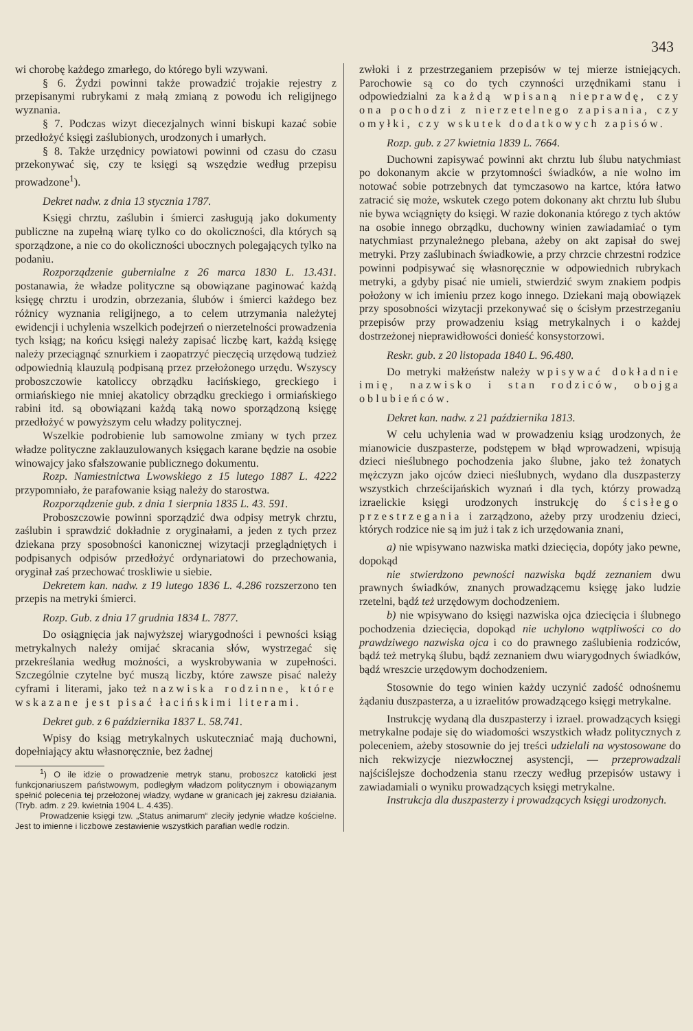343
wi chorobę każdego zmarłego, do którego byli wzywani.
§ 6. Żydzi powinni także prowadzić trojakie rejestry z przepisanymi rubrykami z małą zmianą z powodu ich religijnego wyznania.
§ 7. Podczas wizyt diecezjalnych winni biskupi kazać sobie przedłożyć księgi zaślubionych, urodzonych i umarłych.
§ 8. Także urzędnicy powiatowi powinni od czasu do czasu przekonywać się, czy te księgi są wszędzie według przepisu prowadzone<sup>1</sup>).
Dekret nadw. z dnia 13 stycznia 1787.
Księgi chrztu, zaślubin i śmierci zasługują jako dokumenty publiczne na zupełną wiarę tylko co do okoliczności, dla których są sporządzone, a nie co do okoliczności ubocznych polegających tylko na podaniu.
Rozporządzenie gubernialne z 26 marca 1830 L. 13.431. postanawia, że władze polityczne są obowiązane paginować każdą księgę chrztu i urodzin, obrzezania, ślubów i śmierci każdego bez różnicy wyznania religijnego, a to celem utrzymania należytej ewidencji i uchylenia wszelkich podejrzeń o nierzetelności prowadzenia tych ksiąg; na końcu księgi należy zapisać liczbę kart, każdą księgę należy przeciągnąć sznurkiem i zaopatrzyć pieczęcią urzędową tudzież odpowiednią klauzulą podpisaną przez przełożonego urzędu. Wszyscy proboszczowie katoliccy obrządku łacińskiego, greckiego i ormiańskiego nie mniej akatolicy obrządku greckiego i ormiańskiego rabini itd. są obowiązani każdą taką nowo sporządzoną księgę przedłożyć w powyższym celu władzy politycznej.
Wszelkie podrobienie lub samowolne zmiany w tych przez władze polityczne zaklauzulowanych księgach karane będzie na osobie winowajcy jako sfałszowanie publicznego dokumentu.
Rozp. Namiestnictwa Lwowskiego z 15 lutego 1887 L. 4222 przypomniało, że parafowanie ksiąg należy do starostwa.
Rozporządzenie gub. z dnia 1 sierpnia 1835 L. 43. 591.
Proboszczowie powinni sporządzić dwa odpisy metryk chrztu, zaślubin i sprawdzić dokładnie z oryginałami, a jeden z tych przez dziekana przy sposobności kanonicznej wizytacji przeglądniętych i podpisanych odpisów przedłożyć ordynariatowi do przechowania, oryginał zaś przechować troskliwie u siebie.
Dekretem kan. nadw. z 19 lutego 1836 L. 4.286 rozszerzono ten przepis na metryki śmierci.
Rozp. Gub. z dnia 17 grudnia 1834 L. 7877.
Do osiągnięcia jak najwyższej wiarygodności i pewności ksiąg metrykalnych należy omijać skracania słów, wystrzegać się przekreślania według możności, a wyskrobywania w zupełności. Szczególnie czytelne być muszą liczby, które zawsze pisać należy cyframi i literami, jako też nazwiska rodzinne, które wskazane jest pisać łacińskimi literami.
Dekret gub. z 6 października 1837 L. 58.741.
Wpisy do ksiąg metrykalnych uskuteczniać mają duchowni, dopełniający aktu własnoręcznie, bez żadnej
<sup>1</sup>) O ile idzie o prowadzenie metryk stanu, proboszcz katolicki jest funkcjonariuszem państwowym, podległym władzom politycznym i obowiązanym spełnić polecenia tej przełożonej władzy, wydane w granicach jej zakresu działania. (Tryb. adm. z 29. kwietnia 1904 L. 4.435).
Prowadzenie księgi tzw. „Status animarum“ zleciły jedynie władze kościelne. Jest to imienne i liczbowe zestawienie wszystkich parafian wedle rodzin.
zwłoki i z przestrzeganiem przepisów w tej mierze istniejących. Parochowie są co do tych czynności urzędnikami stanu i odpowiedzialni za każdą wpisaną nieprawdę, czy ona pochodzi z nierzetelnego zapisania, czy omyłki, czy wskutek dodatkowych zapisów.
Rozp. gub. z 27 kwietnia 1839 L. 7664.
Duchowni zapisywać powinni akt chrztu lub ślubu natychmiast po dokonanym akcie w przytomności świadków, a nie wolno im notować sobie potrzebnych dat tymczasowo na kartce, która łatwo zatracić się może, wskutek czego potem dokonany akt chrztu lub ślubu nie bywa wciągnięty do księgi. W razie dokonania którego z tych aktów na osobie innego obrządku, duchowny winien zawiadamiać o tym natychmiast przynależnego plebana, ażeby on akt zapisał do swej metryki. Przy zaślubinach świadkowie, a przy chrzcie chrzestni rodzice powinni podpisywać się własnoręcznie w odpowiednich rubrykach metryki, a gdyby pisać nie umieli, stwierdzić swym znakiem podpis położony w ich imieniu przez kogo innego. Dziekani mają obowiązek przy sposobności wizytacji przekonywać się o ścisłym przestrzeganiu przepisów przy prowadzeniu ksiąg metrykalnych i o każdej dostrzeżonej nieprawidłowości donieść konsystorzowi.
Reskr. gub. z 20 listopada 1840 L. 96.480.
Do metryki małżeństw należy wpisywać dokładnie imię, nazwisko i stan rodziców, obojga oblubieńców.
Dekret kan. nadw. z 21 października 1813.
W celu uchylenia wad w prowadzeniu ksiąg urodzonych, że mianowicie duszpasterze, podstępem w błąd wprowadzeni, wpisują dzieci nieślubnego pochodzenia jako ślubne, jako też żonatych mężczyzn jako ojców dzieci nieślubnych, wydano dla duszpasterzy wszystkich chrześcijańskich wyznań i dla tych, którzy prowadzą izraelickie księgi urodzonych instrukcję do ścisłego przestrzegania i zarządzono, ażeby przy urodzeniu dzieci, których rodzice nie są im już i tak z ich urzędowania znani,
a) nie wpisywano nazwiska matki dziecięcia, dopóty jako pewne, dopokąd
nie stwierdzono pewności nazwiska bądź zeznaniem dwu prawnych świadków, znanych prowadzącemu księgę jako ludzie rzetelni, bądź też urzędowym dochodzeniem.
b) nie wpisywano do księgi nazwiska ojca dziecięcia i ślubnego pochodzenia dziecięcia, dopokąd nie uchylono wątpliwości co do prawdziwego nazwiska ojca i co do prawnego zaślubienia rodziców, bądź też metryką ślubu, bądź zeznaniem dwu wiarygodnych świadków, bądź wreszcie urzędowym dochodzeniem.
Stosownie do tego winien każdy uczynić zadość odnośnemu żądaniu duszpasterza, a u izraelitów prowadzącego księgi metrykalne.
Instrukcję wydaną dla duszpasterzy i izrael. prowadzących księgi metrykalne podaje się do wiadomości wszystkich władz politycznych z poleceniem, ażeby stosownie do jej treści udzielali na wystosowane do nich rekwizycje niezwłocznej asystencji, — przeprowadzali najściślejsze dochodzenia stanu rzeczy według przepisów ustawy i zawiadamiali o wyniku prowadzących księgi metrykalne.
Instrukcja dla duszpasterzy i prowadzących księgi urodzonych.